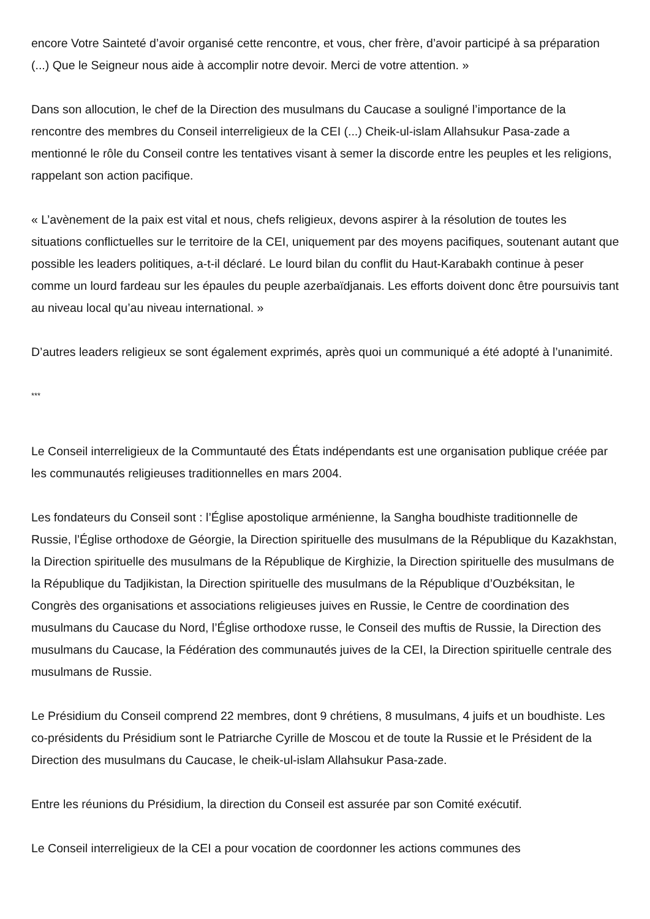encore Votre Sainteté d’avoir organisé cette rencontre, et vous, cher frère, d’avoir participé à sa préparation (...) Que le Seigneur nous aide à accomplir notre devoir. Merci de votre attention. »
Dans son allocution, le chef de la Direction des musulmans du Caucase a souligné l’importance de la rencontre des membres du Conseil interreligieux de la CEI (...) Cheik-ul-islam Allahsukur Pasa-zade a mentionné le rôle du Conseil contre les tentatives visant à semer la discorde entre les peuples et les religions, rappelant son action pacifique.
« L’avènement de la paix est vital et nous, chefs religieux, devons aspirer à la résolution de toutes les situations conflictuelles sur le territoire de la CEI, uniquement par des moyens pacifiques, soutenant autant que possible les leaders politiques, a-t-il déclaré. Le lourd bilan du conflit du Haut-Karabakh continue à peser comme un lourd fardeau sur les épaules du peuple azerbaïdjanais. Les efforts doivent donc être poursuivis tant au niveau local qu’au niveau international. »
D’autres leaders religieux se sont également exprimés, après quoi un communiqué a été adopté à l’unanimité.
***
Le Conseil interreligieux de la Communtauté des États indépendants est une organisation publique créée par les communautés religieuses traditionnelles en mars 2004.
Les fondateurs du Conseil sont : l’Église apostolique arménienne, la Sangha boudhiste traditionnelle de Russie, l’Église orthodoxe de Géorgie, la Direction spirituelle des musulmans de la République du Kazakhstan, la Direction spirituelle des musulmans de la République de Kirghizie, la Direction spirituelle des musulmans de la République du Tadjikistan, la Direction spirituelle des musulmans de la République d’Ouzbéksitan, le Congrès des organisations et associations religieuses juives en Russie, le Centre de coordination des musulmans du Caucase du Nord, l’Église orthodoxe russe, le Conseil des muftis de Russie, la Direction des musulmans du Caucase, la Fédération des communautés juives de la CEI, la Direction spirituelle centrale des musulmans de Russie.
Le Présidium du Conseil comprend 22 membres, dont 9 chrétiens, 8 musulmans, 4 juifs et un boudhiste. Les co-présidents du Présidium sont le Patriarche Cyrille de Moscou et de toute la Russie et le Président de la Direction des musulmans du Caucase, le cheik-ul-islam Allahsukur Pasa-zade.
Entre les réunions du Présidium, la direction du Conseil est assurée par son Comité exécutif.
Le Conseil interreligieux de la CEI a pour vocation de coordonner les actions communes des